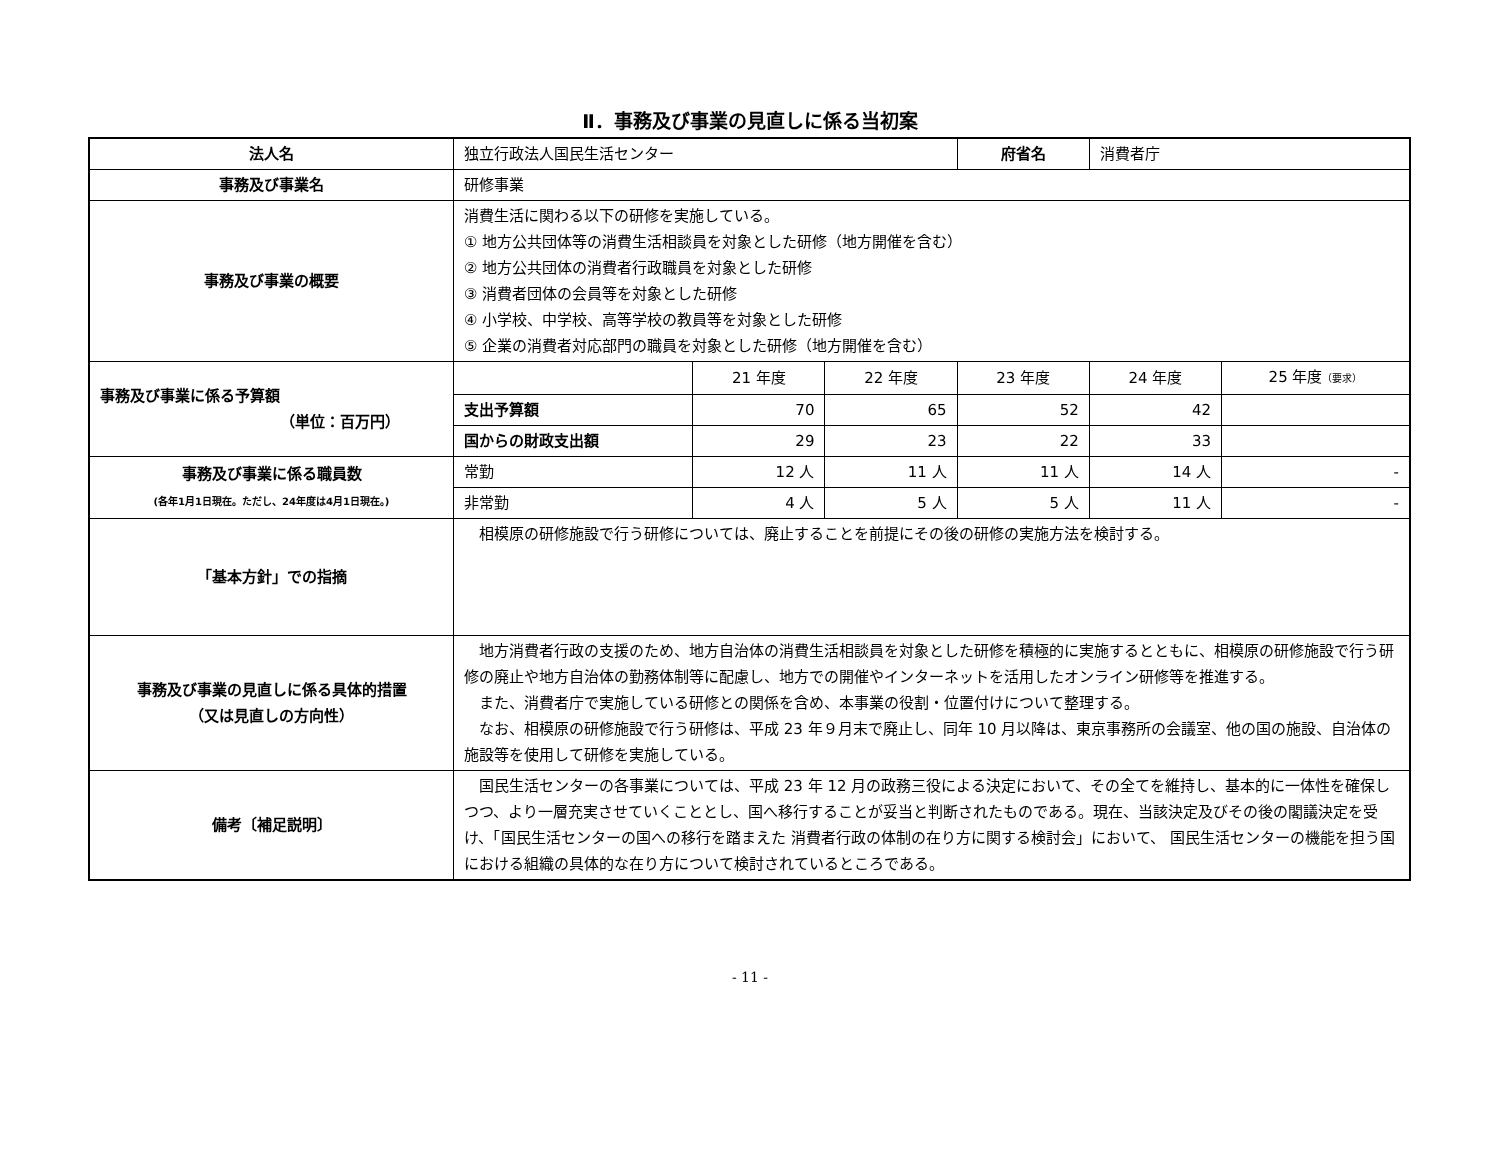Ⅱ．事務及び事業の見直しに係る当初案
| 法人名 | 独立行政法人国民生活センター | | | 府省名 | 消費者庁 | |
| 事務及び事業名 | 研修事業 | | | | | |
| 事務及び事業の概要 | 消費生活に関わる以下の研修を実施している。 ① 地方公共団体等の消費生活相談員を対象とした研修（地方開催を含む） ② 地方公共団体の消費者行政職員を対象とした研修 ③ 消費者団体の会員等を対象とした研修 ④ 小学校、中学校、高等学校の教員等を対象とした研修 ⑤ 企業の消費者対応部門の職員を対象とした研修（地方開催を含む） | | | | | |
| 事務及び事業に係る予算額 （単位：百万円） | | 21 年度 | 22 年度 | 23 年度 | 24 年度 | 25 年度 （要求） |
| | 支出予算額 | 70 | 65 | 52 | 42 | |
| | 国からの財政支出額 | 29 | 23 | 22 | 33 | |
| 事務及び事業に係る職員数 (各年1月1日現在。ただし、24年度は4月1日現在。) | 常勤 | 12 人 | 11 人 | 11 人 | 14 人 | - |
| | 非常勤 | 4 人 | 5 人 | 5 人 | 11 人 | - |
| 「基本方針」での指摘 | 相模原の研修施設で行う研修については、廃止することを前提にその後の研修の実施方法を検討する。 | | | | | |
| 事務及び事業の見直しに係る具体的措置 （又は見直しの方向性） | 地方消費者行政の支援のため、地方自治体の消費生活相談員を対象とした研修を積極的に実施するとともに、相模原の研修施設で行う研修の廃止や地方自治体の勤務体制等に配慮し、地方での開催やインターネットを活用したオンライン研修等を推進する。 また、消費者庁で実施している研修との関係を含め、本事業の役割・位置付けについて整理する。 なお、相模原の研修施設で行う研修は、平成 23 年９月末で廃止し、同年 10 月以降は、東京事務所の会議室、他の国の施設、自治体の施設等を使用して研修を実施している。 | | | | | |
| 備考〔補足説明〕 | 国民生活センターの各事業については、平成 23 年 12 月の政務三役による決定において、その全てを維持し、基本的に一体性を確保しつつ、より一層充実させていくこととし、国へ移行することが妥当と判断されたものである。現在、当該決定及びその後の閣議決定を受け、「国民生活センターの国への移行を踏まえた 消費者行政の体制の在り方に関する検討会」において、 国民生活センターの機能を担う国における組織の具体的な在り方について検討されているところである。 | | | | | |
- 11 -